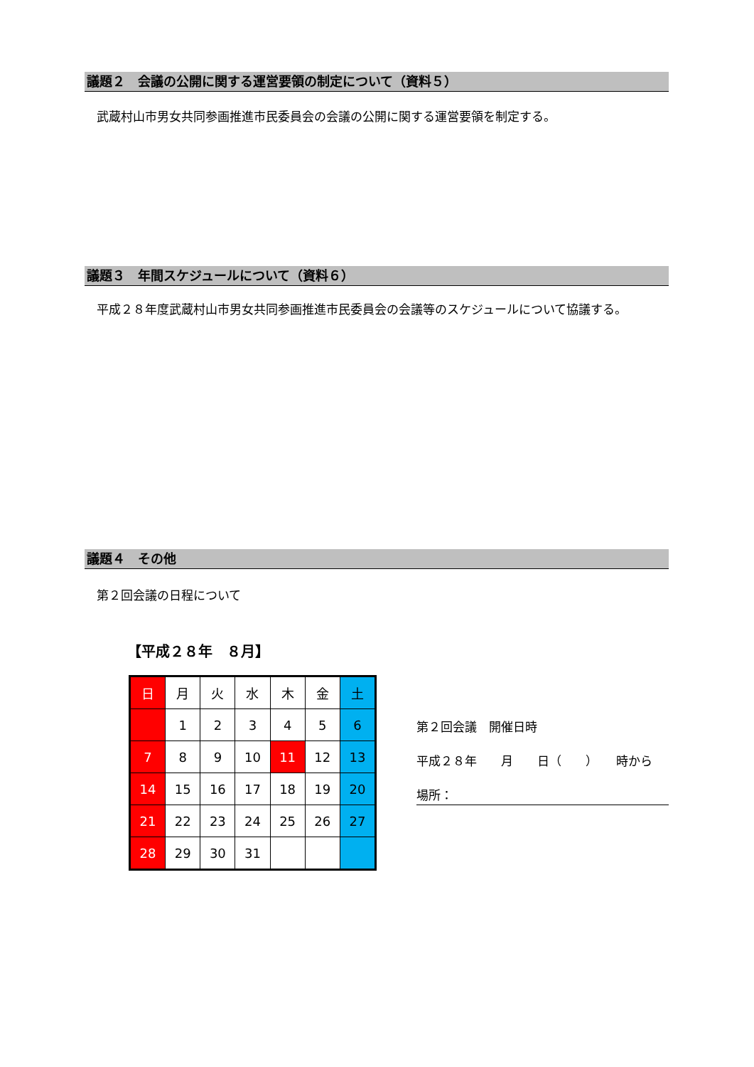議題２　会議の公開に関する運営要領の制定について（資料５）
　武蔵村山市男女共同参画推進市民委員会の会議の公開に関する運営要領を制定する。
議題３　年間スケジュールについて（資料６）
　平成２８年度武蔵村山市男女共同参画推進市民委員会の会議等のスケジュールについて協議する。
議題４　その他
　第２回会議の日程について
【平成２８年　８月】
| 日 | 月 | 火 | 水 | 木 | 金 | 土 |
| | 1 | 2 | 3 | 4 | 5 | 6 |
| 7 | 8 | 9 | 10 | 11 | 12 | 13 |
| 14 | 15 | 16 | 17 | 18 | 19 | 20 |
| 21 | 22 | 23 | 24 | 25 | 26 | 27 |
| 28 | 29 | 30 | 31 | | | |
第２回会議　開催日時
平成２８年　　月　　日（　　）　　時から
場所：